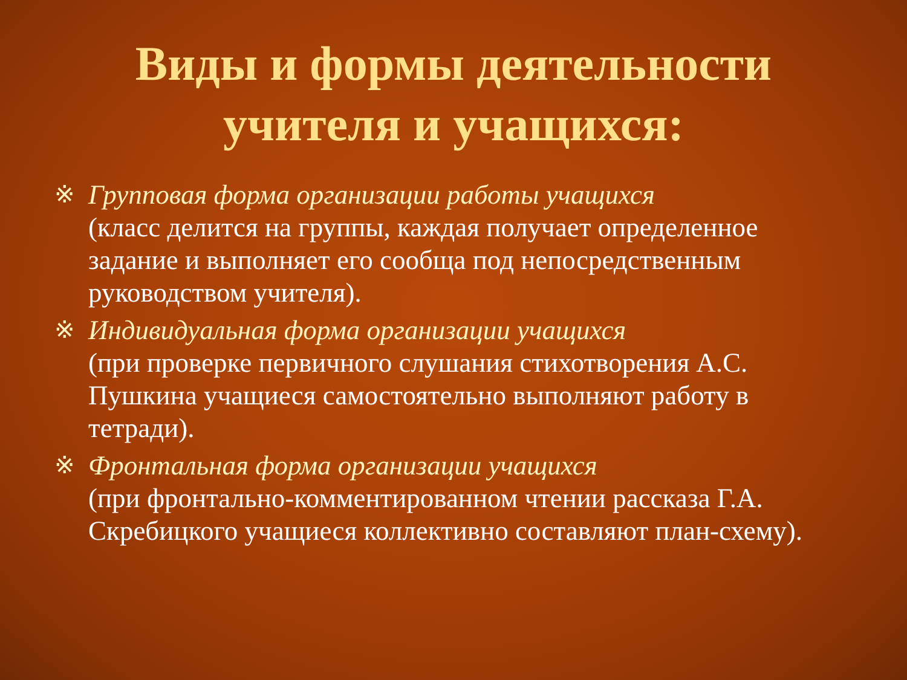Виды и формы деятельности
учителя и учащихся:
※ Групповая форма организации работы учащихся
(класс делится на группы, каждая получает определенное задание и выполняет его сообща под непосредственным руководством учителя).
※ Индивидуальная форма организации учащихся
(при проверке первичного слушания стихотворения А.С. Пушкина учащиеся самостоятельно выполняют работу в тетради).
※ Фронтальная форма организации учащихся
(при фронтально-комментированном чтении рассказа Г.А. Скребицкого учащиеся коллективно составляют план-схему).